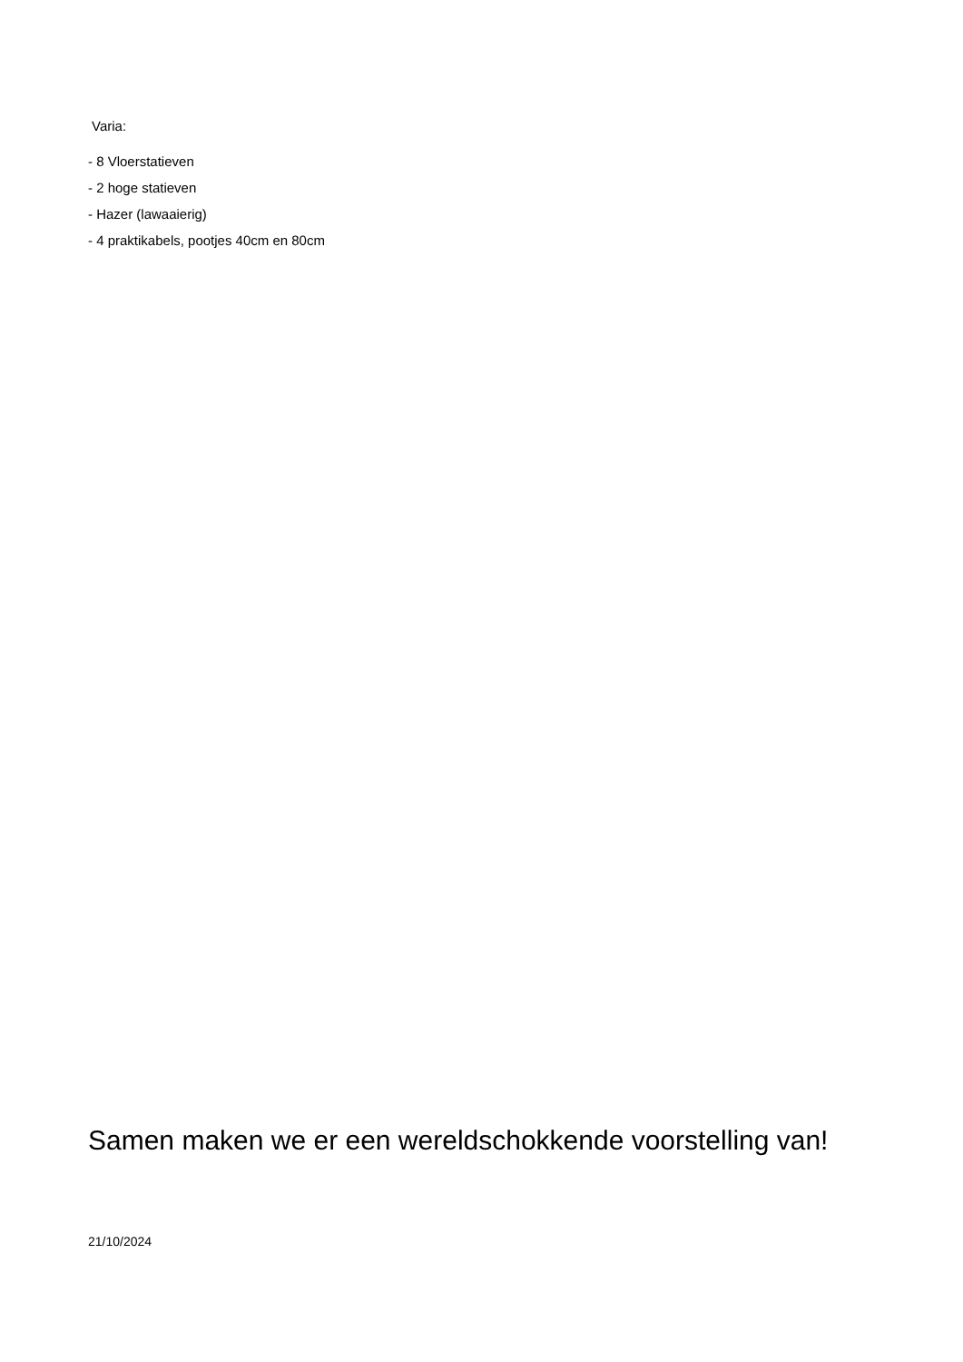Varia:
- 8 Vloerstatieven
- 2 hoge statieven
- Hazer (lawaaierig)
- 4 praktikabels, pootjes 40cm en 80cm
Samen maken we er een wereldschokkende voorstelling van!
21/10/2024